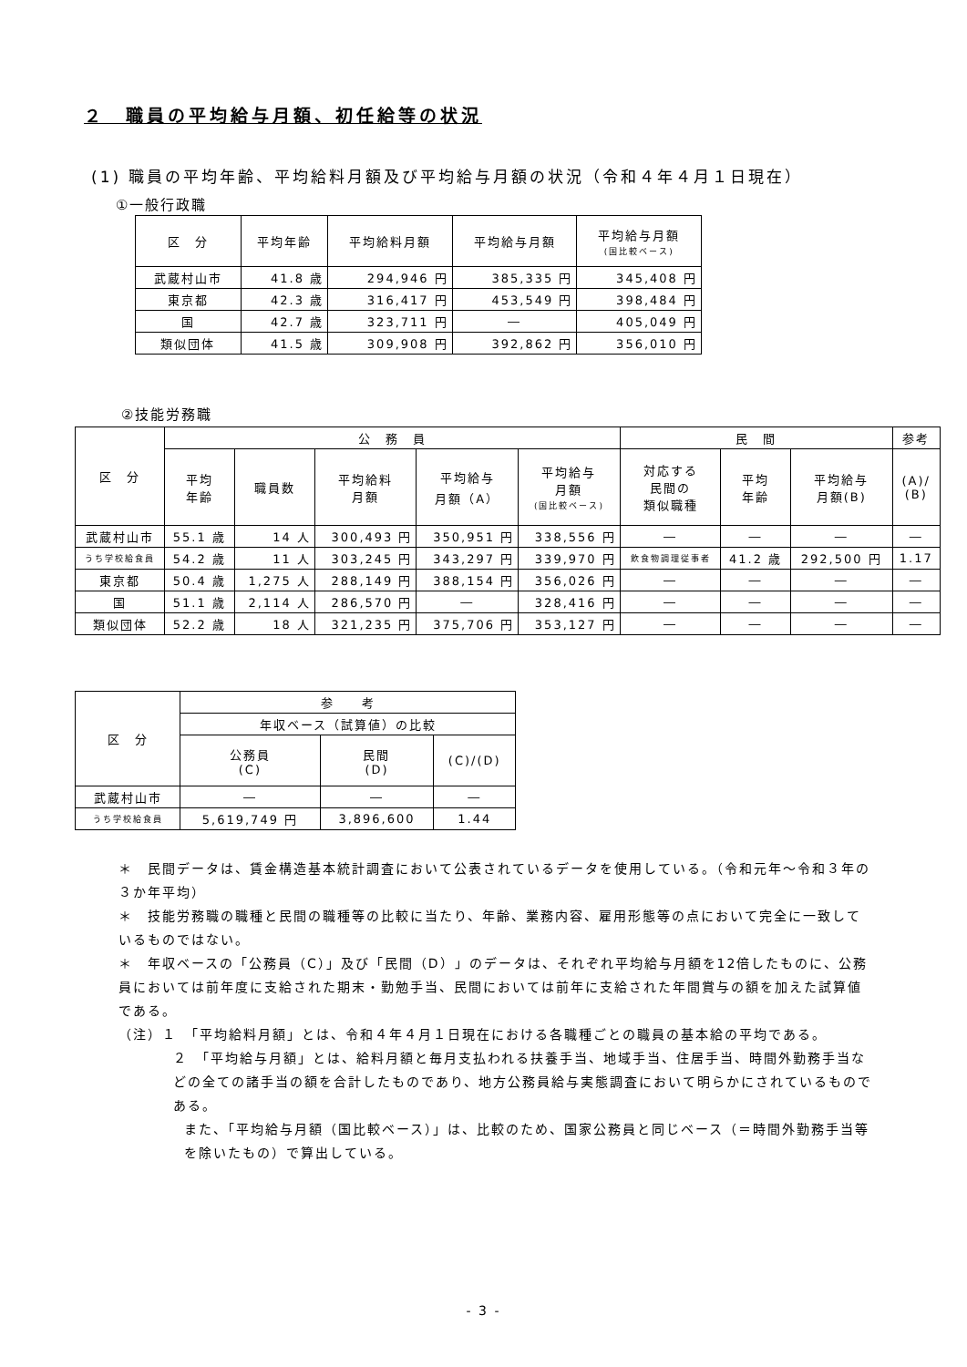２　職員の平均給与月額、初任給等の状況
(1) 職員の平均年齢、平均給料月額及び平均給与月額の状況（令和４年４月１日現在）
①一般行政職
| 区 分 | 平均年齢 | 平均給料月額 | 平均給与月額 | 平均給与月額 (国比較ベース) |
| --- | --- | --- | --- | --- |
| 武蔵村山市 | 41.8 歳 | 294,946 円 | 385,335 円 | 345,408 円 |
| 東京都 | 42.3 歳 | 316,417 円 | 453,549 円 | 398,484 円 |
| 国 | 42.7 歳 | 323,711 円 | ― | 405,049 円 |
| 類似団体 | 41.5 歳 | 309,908 円 | 392,862 円 | 356,010 円 |
②技能労務職
| 区 分 | 公 務 員 | | | | | 民 間 | | | 参考 |
| --- | --- | --- | --- | --- | --- | --- | --- | --- | --- |
| | 平均 年齢 | 職員数 | 平均給料 月額 | 平均給与 月額（A） | 平均給与 月額 (国比較ベース) | 対応する 民間の 類似職種 | 平均 年齢 | 平均給与 月額(B) | (A)/ (B) |
| 武蔵村山市 | 55.1 歳 | 14 人 | 300,493 円 | 350,951 円 | 338,556 円 | ― | ― | ― | ― |
| うち学校給食員 | 54.2 歳 | 11 人 | 303,245 円 | 343,297 円 | 339,970 円 | 飲食物調理従事者 | 41.2 歳 | 292,500 円 | 1.17 |
| 東京都 | 50.4 歳 | 1,275 人 | 288,149 円 | 388,154 円 | 356,026 円 | ― | ― | ― | ― |
| 国 | 51.1 歳 | 2,114 人 | 286,570 円 | ― | 328,416 円 | ― | ― | ― | ― |
| 類似団体 | 52.2 歳 | 18 人 | 321,235 円 | 375,706 円 | 353,127 円 | ― | ― | ― | ― |
| 区 分 | 参 考 | | |
| --- | --- | --- | --- |
| | 年収ベース（試算値）の比較 | | |
| | 公務員 (C) | 民間 (D) | (C)/(D) |
| 武蔵村山市 | ― | ― | ― |
| うち学校給食員 | 5,619,749 円 | 3,896,600 | 1.44 |
＊　民間データは、賃金構造基本統計調査において公表されているデータを使用している。（令和元年～令和３年の３か年平均）
＊　技能労務職の職種と民間の職種等の比較に当たり、年齢、業務内容、雇用形態等の点において完全に一致しているものではない。
＊　年収ベースの「公務員（C）」及び「民間（D）」のデータは、それぞれ平均給与月額を12倍したものに、公務員においては前年度に支給された期末・勤勉手当、民間においては前年に支給された年間賞与の額を加えた試算値である。
（注）１　「平均給料月額」とは、令和４年４月１日現在における各職種ごとの職員の基本給の平均である。
２　「平均給与月額」とは、給料月額と毎月支払われる扶養手当、地域手当、住居手当、時間外勤務手当などの全ての諸手当の額を合計したものであり、地方公務員給与実態調査において明らかにされているものである。
また、「平均給与月額（国比較ベース）」は、比較のため、国家公務員と同じベース（＝時間外勤務手当等を除いたもの）で算出している。
- 3 -